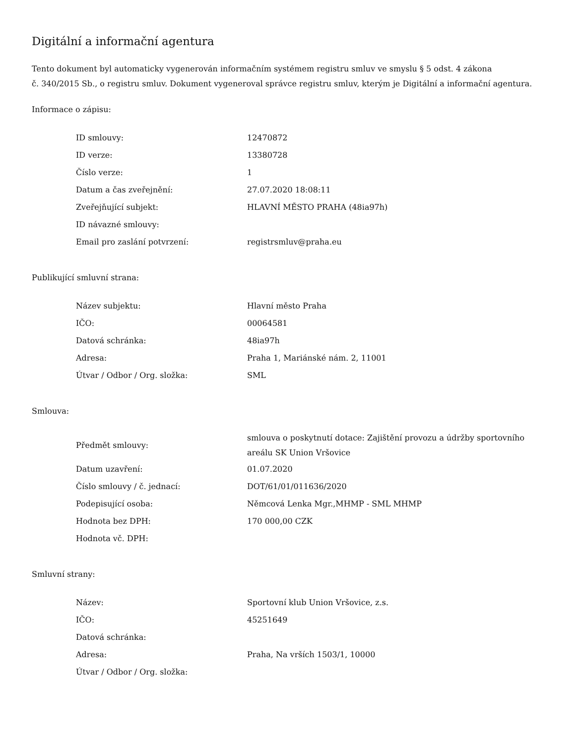Digitální a informační agentura
Tento dokument byl automaticky vygenerován informačním systémem registru smluv ve smyslu § 5 odst. 4 zákona
č. 340/2015 Sb., o registru smluv. Dokument vygeneroval správce registru smluv, kterým je Digitální a informační agentura.
Informace o zápisu:
| ID smlouvy: | 12470872 |
| ID verze: | 13380728 |
| Číslo verze: | 1 |
| Datum a čas zveřejnění: | 27.07.2020 18:08:11 |
| Zveřejňující subjekt: | HLAVNÍ MĚSTO PRAHA (48ia97h) |
| ID návazné smlouvy: | |
| Email pro zaslání potvrzení: | registrsmluv@praha.eu |
Publikující smluvní strana:
| Název subjektu: | Hlavní město Praha |
| IČO: | 00064581 |
| Datová schránka: | 48ia97h |
| Adresa: | Praha 1, Mariánské nám. 2, 11001 |
| Útvar / Odbor / Org. složka: | SML |
Smlouva:
| Předmět smlouvy: | smlouva o poskytnutí dotace: Zajištění provozu a údržby sportovního areálu SK Union Vršovice |
| Datum uzavření: | 01.07.2020 |
| Číslo smlouvy / č. jednací: | DOT/61/01/011636/2020 |
| Podepisující osoba: | Němcová Lenka Mgr.,MHMP - SML MHMP |
| Hodnota bez DPH: | 170 000,00 CZK |
| Hodnota vč. DPH: | |
Smluvní strany:
| Název: | Sportovní klub Union Vršovice, z.s. |
| IČO: | 45251649 |
| Datová schránka: | |
| Adresa: | Praha, Na vrších 1503/1, 10000 |
| Útvar / Odbor / Org. složka: | |